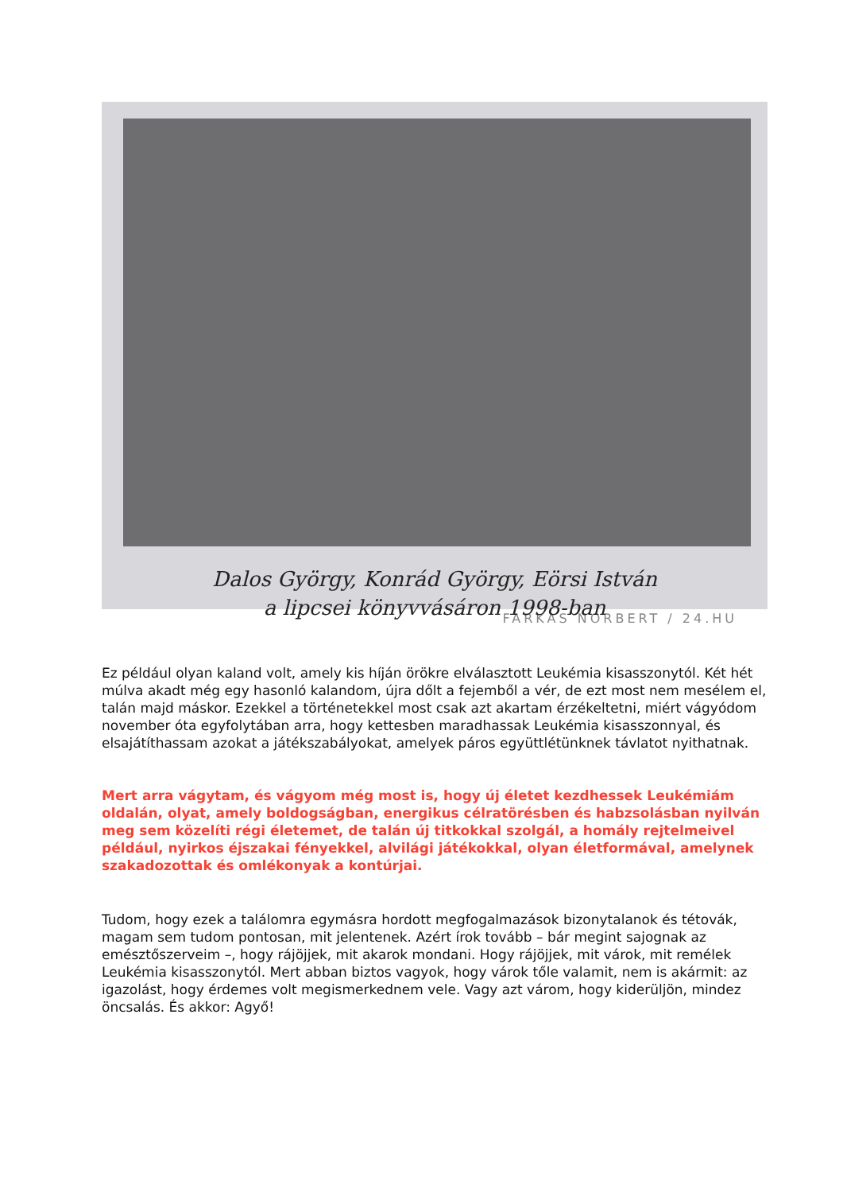Dalos György, Konrád György, Eörsi István
a lipcsei könyvvásáron 1998-ban
FARKAS NORBERT / 24.HU
Ez például olyan kaland volt, amely kis híján örökre elválasztott Leukémia kisasszonytól. Két hét múlva akadt még egy hasonló kalandom, újra dőlt a fejemből a vér, de ezt most nem mesélem el, talán majd máskor. Ezekkel a történetekkel most csak azt akartam érzékeltetni, miért vágyódom november óta egyfolytában arra, hogy kettesben maradhassak Leukémia kisasszonnyal, és elsajátíthassam azokat a játékszabályokat, amelyek páros együttlétünknek távlatot nyithatnak.
Mert arra vágytam, és vágyom még most is, hogy új életet kezdhessek Leukémiám oldalán, olyat, amely boldogságban, energikus célratörésben és habzsolásban nyilván meg sem közelíti régi életemet, de talán új titkokkal szolgál, a homály rejtelmeivel például, nyirkos éjszakai fényekkel, alvilági játékokkal, olyan életformával, amelynek szakadozottak és omlékonyak a kontúrjai.
Tudom, hogy ezek a találomra egymásra hordott megfogalmazások bizonytalanok és tétovák, magam sem tudom pontosan, mit jelentenek. Azért írok tovább – bár megint sajognak az emésztőszerveim –, hogy rájöjjek, mit akarok mondani. Hogy rájöjjek, mit várok, mit remélek Leukémia kisasszonytól. Mert abban biztos vagyok, hogy várok tőle valamit, nem is akármit: az igazolást, hogy érdemes volt megismerkednem vele. Vagy azt várom, hogy kiderüljön, mindez öncsalás. És akkor: Agyő!